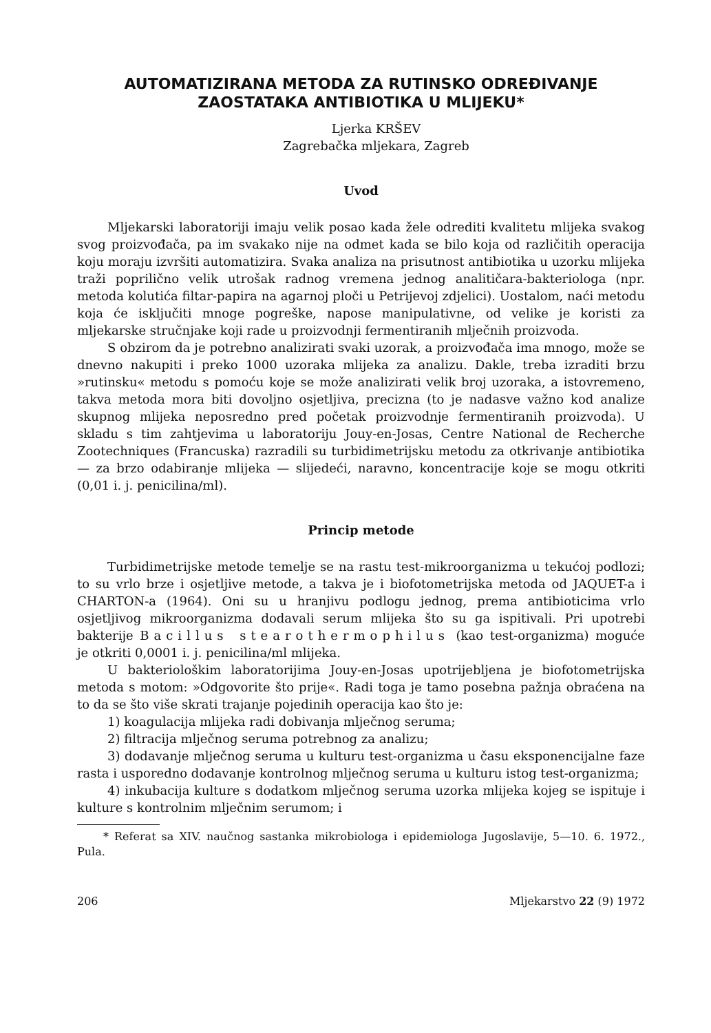AUTOMATIZIRANA METODA ZA RUTINSKO ODREĐIVANJE ZAOSTATAKA ANTIBIOTIKA U MLIJEKU*
Ljerka KRŠEV
Zagrebačka mljekara, Zagreb
Uvod
Mljekarski laboratoriji imaju velik posao kada žele odrediti kvalitetu mlijeka svakog svog proizvođača, pa im svakako nije na odmet kada se bilo koja od različitih operacija koju moraju izvršiti automatizira. Svaka analiza na prisutnost antibiotika u uzorku mlijeka traži poprilično velik utrošak radnog vremena jednog analitičara-bakteriologa (npr. metoda kolutića filtar-papira na agarnoj ploči u Petrijevoj zdjelici). Uostalom, naći metodu koja će isključiti mnoge pogreške, napose manipulativne, od velike je koristi za mljekarske stručnjake koji rade u proizvodnji fermentiranih mlječnih proizvoda.
S obzirom da je potrebno analizirati svaki uzorak, a proizvođača ima mnogo, može se dnevno nakupiti i preko 1000 uzoraka mlijeka za analizu. Dakle, treba izraditi brzu »rutinsku« metodu s pomoću koje se može analizirati velik broj uzoraka, a istovremeno, takva metoda mora biti dovoljno osjetljiva, precizna (to je nadasve važno kod analize skupnog mlijeka neposredno pred početak proizvodnje fermentiranih proizvoda). U skladu s tim zahtjevima u laboratoriju Jouy-en-Josas, Centre National de Recherche Zootechniques (Francuska) razradili su turbidimetrijsku metodu za otkrivanje antibiotika — za brzo odabiranje mlijeka — slijedeći, naravno, koncentracije koje se mogu otkriti (0,01 i. j. penicilina/ml).
Princip metode
Turbidimetrijske metode temelje se na rastu test-mikroorganizma u tekućoj podlozi; to su vrlo brze i osjetljive metode, a takva je i biofotometrijska metoda od JAQUET-a i CHARTON-a (1964). Oni su u hranjivu podlogu jednog, prema antibioticima vrlo osjetljivog mikroorganizma dodavali serum mlijeka što su ga ispitivali. Pri upotrebi bakterije Bacillus stearothermophilus (kao test-organizma) moguće je otkriti 0,0001 i. j. penicilina/ml mlijeka.
U bakteriološkim laboratorijima Jouy-en-Josas upotrijebljena je biofotometrijska metoda s motom: »Odgovorite što prije«. Radi toga je tamo posebna pažnja obraćena na to da se što više skrati trajanje pojedinih operacija kao što je:
1) koagulacija mlijeka radi dobivanja mlječnog seruma;
2) filtracija mlječnog seruma potrebnog za analizu;
3) dodavanje mlječnog seruma u kulturu test-organizma u času eksponencijalne faze rasta i usporedno dodavanje kontrolnog mlječnog seruma u kulturu istog test-organizma;
4) inkubacija kulture s dodatkom mlječnog seruma uzorka mlijeka kojeg se ispituje i kulture s kontrolnim mlječnim serumom; i
* Referat sa XIV. naučnog sastanka mikrobiologa i epidemiologa Jugoslavije, 5—10. 6. 1972., Pula.
206 Mljekarstvo 22 (9) 1972